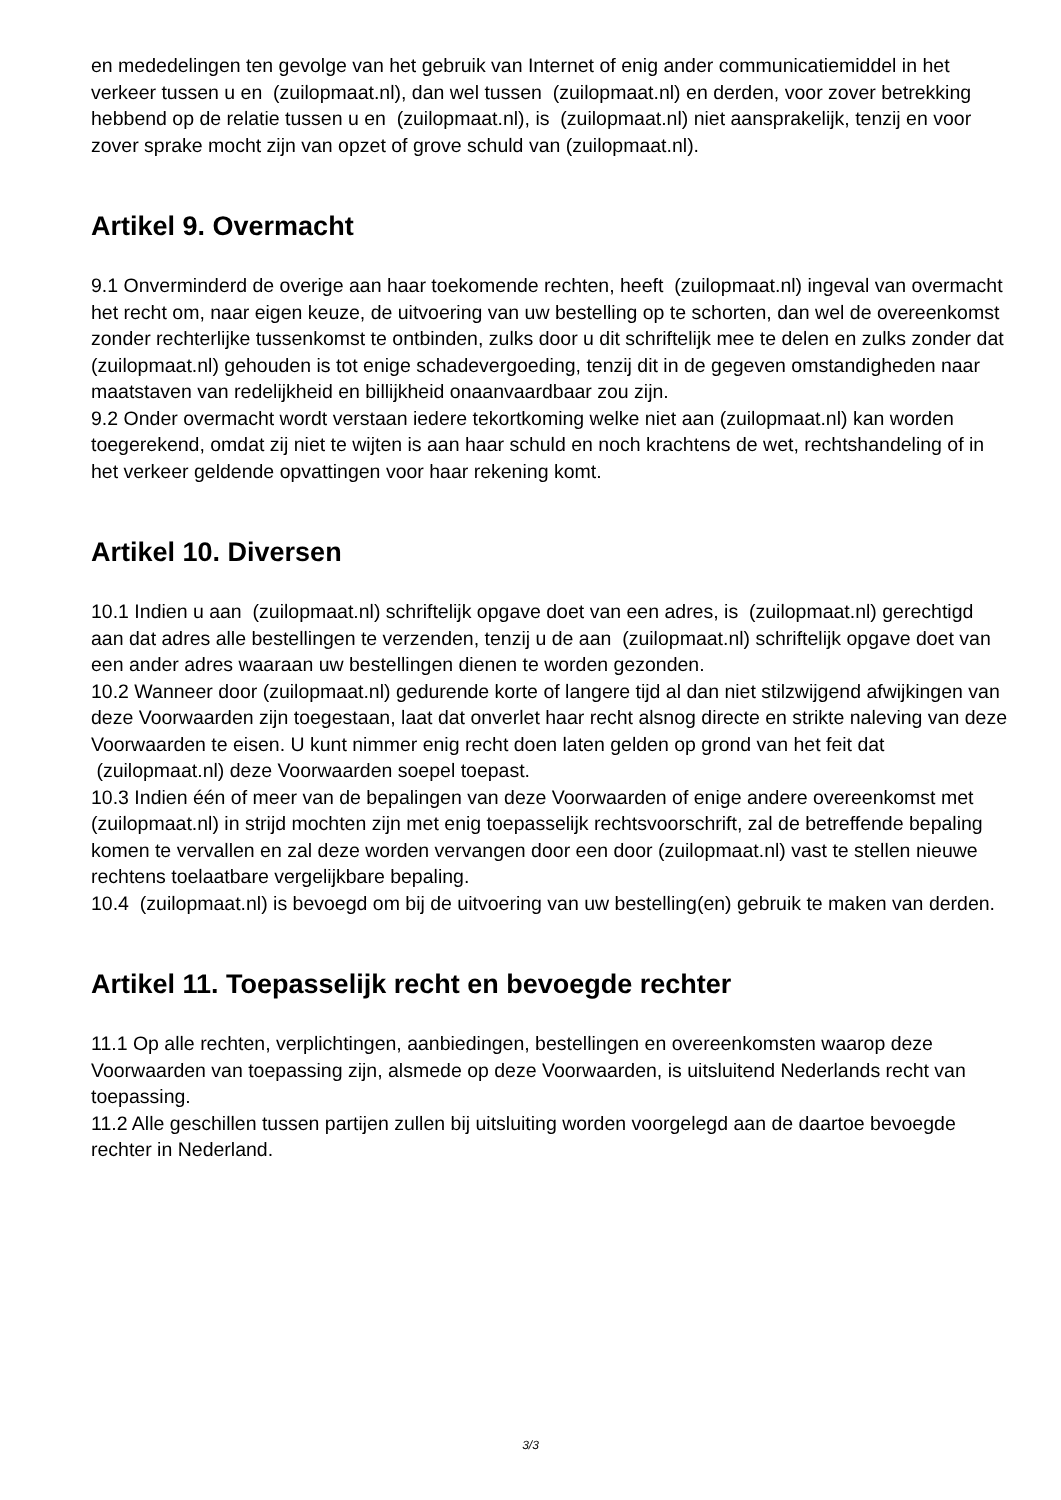en mededelingen ten gevolge van het gebruik van Internet of enig ander communicatiemiddel in het verkeer tussen u en (zuilopmaat.nl), dan wel tussen (zuilopmaat.nl) en derden, voor zover betrekking hebbend op de relatie tussen u en (zuilopmaat.nl), is (zuilopmaat.nl) niet aansprakelijk, tenzij en voor zover sprake mocht zijn van opzet of grove schuld van (zuilopmaat.nl).
Artikel 9. Overmacht
9.1 Onverminderd de overige aan haar toekomende rechten, heeft (zuilopmaat.nl) ingeval van overmacht het recht om, naar eigen keuze, de uitvoering van uw bestelling op te schorten, dan wel de overeenkomst zonder rechterlijke tussenkomst te ontbinden, zulks door u dit schriftelijk mee te delen en zulks zonder dat (zuilopmaat.nl) gehouden is tot enige schadevergoeding, tenzij dit in de gegeven omstandigheden naar maatstaven van redelijkheid en billijkheid onaanvaardbaar zou zijn.
9.2 Onder overmacht wordt verstaan iedere tekortkoming welke niet aan (zuilopmaat.nl) kan worden toegerekend, omdat zij niet te wijten is aan haar schuld en noch krachtens de wet, rechtshandeling of in het verkeer geldende opvattingen voor haar rekening komt.
Artikel 10. Diversen
10.1 Indien u aan (zuilopmaat.nl) schriftelijk opgave doet van een adres, is (zuilopmaat.nl) gerechtigd aan dat adres alle bestellingen te verzenden, tenzij u de aan (zuilopmaat.nl) schriftelijk opgave doet van een ander adres waaraan uw bestellingen dienen te worden gezonden.
10.2 Wanneer door (zuilopmaat.nl) gedurende korte of langere tijd al dan niet stilzwijgend afwijkingen van deze Voorwaarden zijn toegestaan, laat dat onverlet haar recht alsnog directe en strikte naleving van deze Voorwaarden te eisen. U kunt nimmer enig recht doen laten gelden op grond van het feit dat (zuilopmaat.nl) deze Voorwaarden soepel toepast.
10.3 Indien één of meer van de bepalingen van deze Voorwaarden of enige andere overeenkomst met (zuilopmaat.nl) in strijd mochten zijn met enig toepasselijk rechtsvoorschrift, zal de betreffende bepaling komen te vervallen en zal deze worden vervangen door een door (zuilopmaat.nl) vast te stellen nieuwe rechtens toelaatbare vergelijkbare bepaling.
10.4 (zuilopmaat.nl) is bevoegd om bij de uitvoering van uw bestelling(en) gebruik te maken van derden.
Artikel 11. Toepasselijk recht en bevoegde rechter
11.1 Op alle rechten, verplichtingen, aanbiedingen, bestellingen en overeenkomsten waarop deze Voorwaarden van toepassing zijn, alsmede op deze Voorwaarden, is uitsluitend Nederlands recht van toepassing.
11.2 Alle geschillen tussen partijen zullen bij uitsluiting worden voorgelegd aan de daartoe bevoegde rechter in Nederland.
3/3